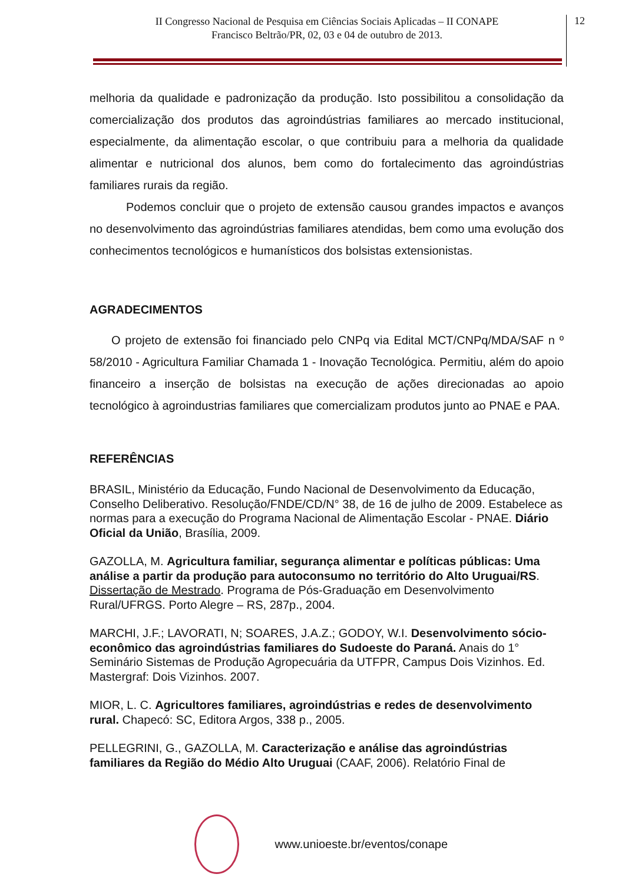II Congresso Nacional de Pesquisa em Ciências Sociais Aplicadas – II CONAPE
Francisco Beltrão/PR, 02, 03 e 04 de outubro de 2013.
12
melhoria da qualidade e padronização da produção. Isto possibilitou a consolidação da comercialização dos produtos das agroindústrias familiares ao mercado institucional, especialmente, da alimentação escolar, o que contribuiu para a melhoria da qualidade alimentar e nutricional dos alunos, bem como do fortalecimento das agroindústrias familiares rurais da região.
Podemos concluir que o projeto de extensão causou grandes impactos e avanços no desenvolvimento das agroindústrias familiares atendidas, bem como uma evolução dos conhecimentos tecnológicos e humanísticos dos bolsistas extensionistas.
AGRADECIMENTOS
O projeto de extensão foi financiado pelo CNPq via Edital MCT/CNPq/MDA/SAF n º 58/2010 - Agricultura Familiar Chamada 1 - Inovação Tecnológica. Permitiu, além do apoio financeiro a inserção de bolsistas na execução de ações direcionadas ao apoio tecnológico à agroindustrias familiares que comercializam produtos junto ao PNAE e PAA.
REFERÊNCIAS
BRASIL, Ministério da Educação, Fundo Nacional de Desenvolvimento da Educação, Conselho Deliberativo. Resolução/FNDE/CD/N° 38, de 16 de julho de 2009. Estabelece as normas para a execução do Programa Nacional de Alimentação Escolar - PNAE. Diário Oficial da União, Brasília, 2009.
GAZOLLA, M. Agricultura familiar, segurança alimentar e políticas públicas: Uma análise a partir da produção para autoconsumo no território do Alto Uruguai/RS. Dissertação de Mestrado. Programa de Pós-Graduação em Desenvolvimento Rural/UFRGS. Porto Alegre – RS, 287p., 2004.
MARCHI, J.F.; LAVORATI, N; SOARES, J.A.Z.; GODOY, W.I. Desenvolvimento sócio-econômico das agroindústrias familiares do Sudoeste do Paraná. Anais do 1° Seminário Sistemas de Produção Agropecuária da UTFPR, Campus Dois Vizinhos. Ed. Mastergraf: Dois Vizinhos. 2007.
MIOR, L. C. Agricultores familiares, agroindústrias e redes de desenvolvimento rural. Chapecó: SC, Editora Argos, 338 p., 2005.
PELLEGRINI, G., GAZOLLA, M. Caracterização e análise das agroindústrias familiares da Região do Médio Alto Uruguai (CAAF, 2006). Relatório Final de
www.unioeste.br/eventos/conape